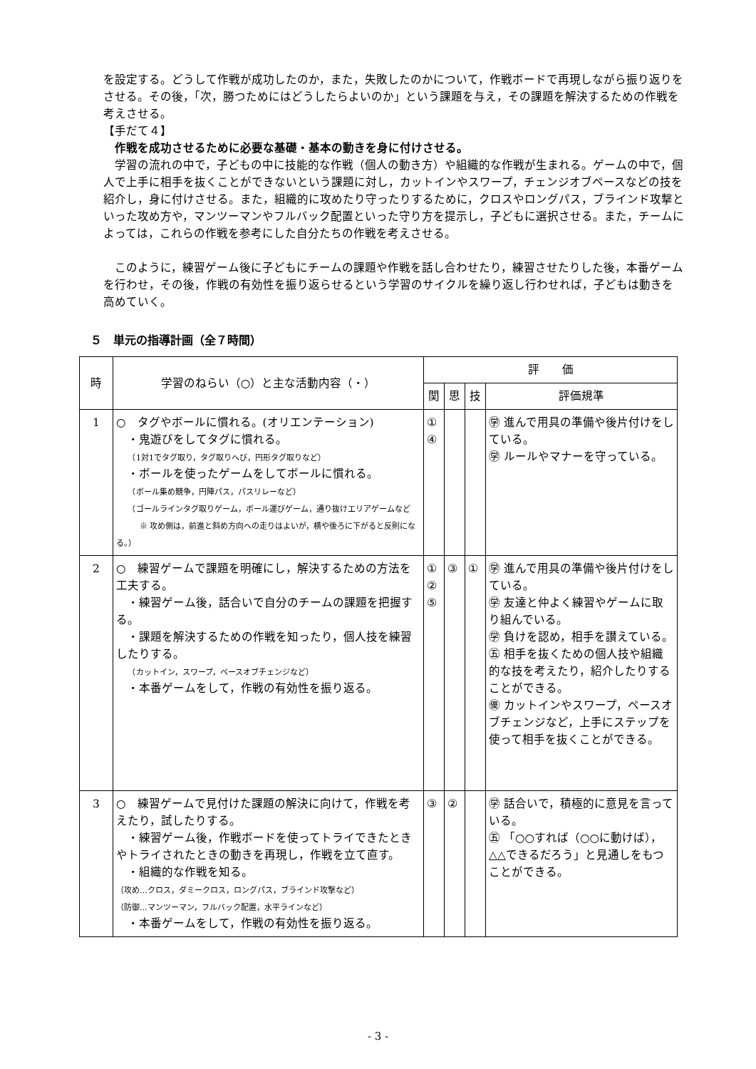を設定する。どうして作戦が成功したのか，また，失敗したのかについて，作戦ボードで再現しながら振り返りをさせる。その後，「次，勝つためにはどうしたらよいのか」という課題を与え，その課題を解決するための作戦を考えさせる。
【手だて４】
作戦を成功させるために必要な基礎・基本の動きを身に付けさせる。
学習の流れの中で，子どもの中に技能的な作戦（個人の動き方）や組織的な作戦が生まれる。ゲームの中で，個人で上手に相手を抜くことができないという課題に対し，カットインやスワープ，チェンジオブペースなどの技を紹介し，身に付けさせる。また，組織的に攻めたり守ったりするために，クロスやロングパス，ブラインド攻撃といった攻め方や，マンツーマンやフルバック配置といった守り方を提示し，子どもに選択させる。また，チームによっては，これらの作戦を参考にした自分たちの作戦を考えさせる。
このように，練習ゲーム後に子どもにチームの課題や作戦を話し合わせたり，練習させたりした後，本番ゲームを行わせ，その後，作戦の有効性を振り返らせるという学習のサイクルを繰り返し行わせれば，子どもは動きを高めていく。
５　単元の指導計画（全７時間）
| 時 | 学習のねらい（○）と主な活動内容（・） | 評 価 | | | |
| --- | --- | --- | --- | --- | --- |
| | | 関 | 思 | 技 | 評価規準 |
| 1 | ○ タグやボールに慣れる。(オリエンテーション) ・鬼遊びをしてタグに慣れる。 （1対1でタグ取り，タグ取りへび，円形タグ取りなど） ・ボールを使ったゲームをしてボールに慣れる。 （ボール集め競争，円陣パス，パスリレーなど） （ゴールラインタグ取りゲーム，ボール運びゲーム，通り抜けエリアゲームなど ※ 攻め側は，前進と斜め方向への走りはよいが，横や後ろに下がると反則になる。） | ① ④ | | | ㊫ 進んで用具の準備や後片付けをしている。 ㊫ ルールやマナーを守っている。 |
| 2 | ○ 練習ゲームで課題を明確にし，解決するための方法を工夫する。 ・練習ゲーム後，話合いで自分のチームの課題を把握する。 ・課題を解決するための作戦を知ったり，個人技を練習したりする。 （カットイン，スワープ，ペースオブチェンジなど） ・本番ゲームをして，作戦の有効性を振り返る。 | ① ② ⑤ | ③ | ① | ㊫ 進んで用具の準備や後片付けをしている。 ㊫ 友達と仲よく練習やゲームに取り組んでいる。 ㊫ 負けを認め，相手を讃えている。 ㊄ 相手を抜くための個人技や組織的な技を考えたり，紹介したりすることができる。 ㊝ カットインやスワープ，ペースオブチェンジなど，上手にステップを使って相手を抜くことができる。 |
| 3 | ○ 練習ゲームで見付けた課題の解決に向けて，作戦を考えたり，試したりする。 ・練習ゲーム後，作戦ボードを使ってトライできたときやトライされたときの動きを再現し，作戦を立て直す。 ・組織的な作戦を知る。 （攻め…クロス，ダミークロス，ロングパス，ブラインド攻撃など） （防御…マンツーマン，フルバック配置，水平ラインなど） ・本番ゲームをして，作戦の有効性を振り返る。 | ③ | ② | | ㊫ 話合いで，積極的に意見を言っている。 ㊄ 「○○すれば（○○に動けば），△△できるだろう」と見通しをもつことができる。 |
- 3 -